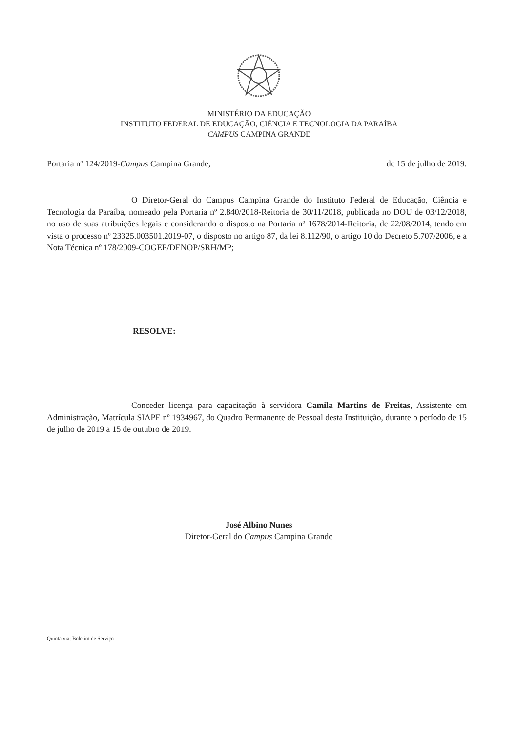MINISTÉRIO DA EDUCAÇÃO
INSTITUTO FEDERAL DE EDUCAÇÃO, CIÊNCIA E TECNOLOGIA DA PARAÍBA
CAMPUS CAMPINA GRANDE
Portaria nº 124/2019-Campus Campina Grande, de 15 de julho de 2019.
O Diretor-Geral do Campus Campina Grande do Instituto Federal de Educação, Ciência e Tecnologia da Paraíba, nomeado pela Portaria nº 2.840/2018-Reitoria de 30/11/2018, publicada no DOU de 03/12/2018, no uso de suas atribuições legais e considerando o disposto na Portaria nº 1678/2014-Reitoria, de 22/08/2014, tendo em vista o processo nº 23325.003501.2019-07, o disposto no artigo 87, da lei 8.112/90, o artigo 10 do Decreto 5.707/2006, e a Nota Técnica nº 178/2009-COGEP/DENOP/SRH/MP;
RESOLVE:
Conceder licença para capacitação à servidora Camila Martins de Freitas, Assistente em Administração, Matrícula SIAPE nº 1934967, do Quadro Permanente de Pessoal desta Instituição, durante o período de 15 de julho de 2019 a 15 de outubro de 2019.
José Albino Nunes
Diretor-Geral do Campus Campina Grande
Quinta via: Boletim de Serviço